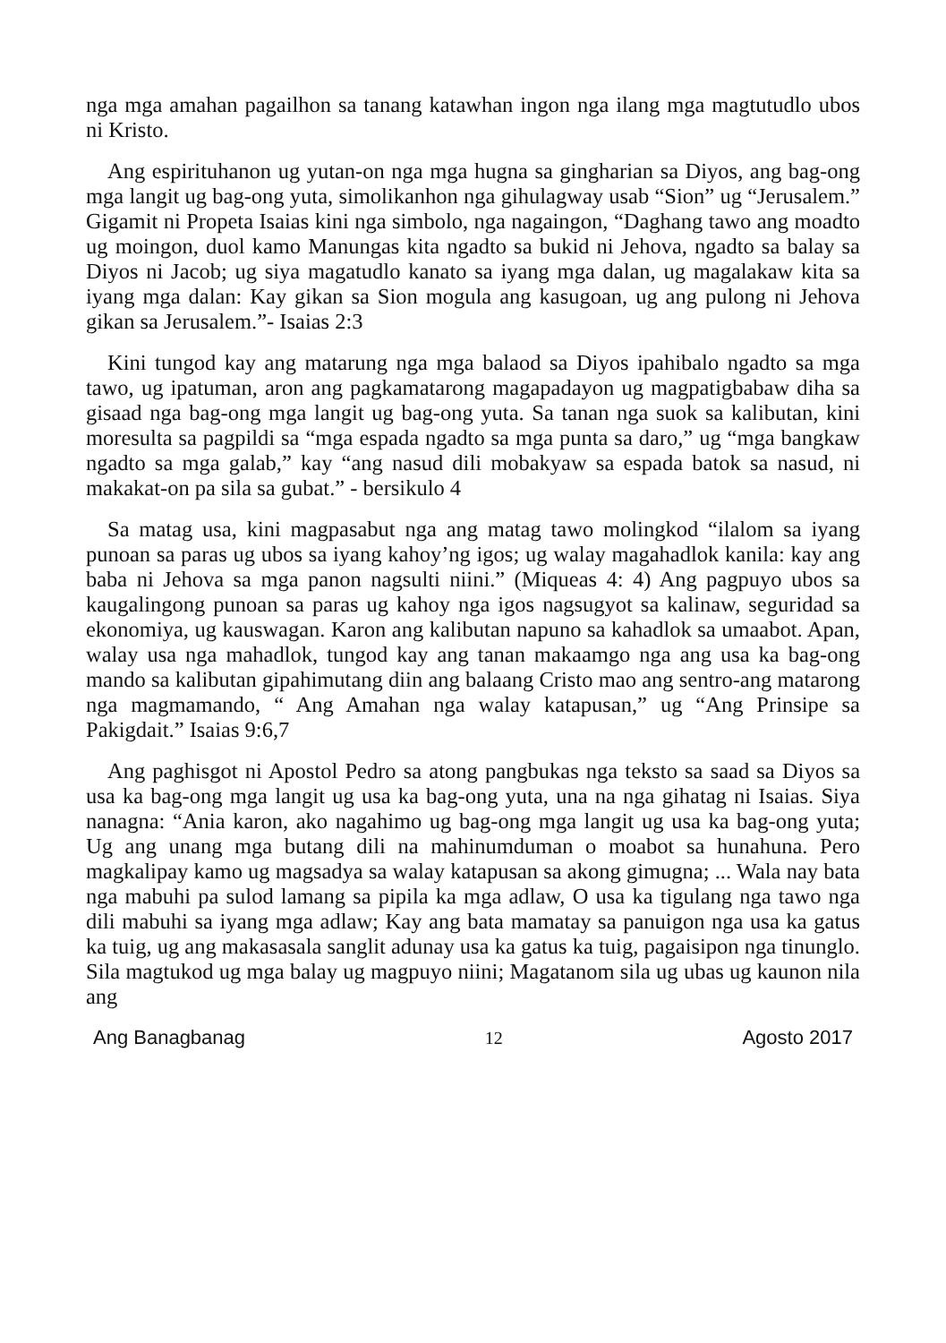nga mga amahan pagailhon sa tanang katawhan ingon nga ilang mga magtutudlo ubos ni Kristo.
Ang espirituhanon ug yutan-on nga mga hugna sa gingharian sa Diyos, ang bag-ong mga langit ug bag-ong yuta, simolikanhon nga gihulagway usab “Sion” ug “Jerusalem.” Gigamit ni Propeta Isaias kini nga simbolo, nga nagaingon, “Daghang tawo ang moadto ug moingon, duol kamo Manungas kita ngadto sa bukid ni Jehova, ngadto sa balay sa Diyos ni Jacob; ug siya magatudlo kanato sa iyang mga dalan, ug magalakaw kita sa iyang mga dalan: Kay gikan sa Sion mogula ang kasugoan, ug ang pulong ni Jehova gikan sa Jerusalem.”- Isaias 2:3
Kini tungod kay ang matarung nga mga balaod sa Diyos ipahibalo ngadto sa mga tawo, ug ipatuman, aron ang pagkamatarong magapadayon ug magpatigbabaw diha sa gisaad nga bag-ong mga langit ug bag-ong yuta. Sa tanan nga suok sa kalibutan, kini moresulta sa pagpildi sa “mga espada ngadto sa mga punta sa daro,” ug “mga bangkaw ngadto sa mga galab,” kay “ang nasud dili mobakyaw sa espada batok sa nasud, ni makakat-on pa sila sa gubat.” - bersikulo 4
Sa matag usa, kini magpasabut nga ang matag tawo molingkod “ilalom sa iyang punoan sa paras ug ubos sa iyang kahoy’ng igos; ug walay magahadlok kanila: kay ang baba ni Jehova sa mga panon nagsulti niini.” (Miqueas 4: 4) Ang pagpuyo ubos sa kaugalingong punoan sa paras ug kahoy nga igos nagsugyot sa kalinaw, seguridad sa ekonomiya, ug kauswagan. Karon ang kalibutan napuno sa kahadlok sa umaabot. Apan, walay usa nga mahadlok, tungod kay ang tanan makaamgo nga ang usa ka bag-ong mando sa kalibutan gipahimutang diin ang balaang Cristo mao ang sentro-ang matarong nga magmamando, “ Ang Amahan nga walay katapusan,” ug “Ang Prinsipe sa Pakigdait.” Isaias 9:6,7
Ang paghisgot ni Apostol Pedro sa atong pangbukas nga teksto sa saad sa Diyos sa usa ka bag-ong mga langit ug usa ka bag-ong yuta, una na nga gihatag ni Isaias. Siya nanagna: “Ania karon, ako nagahimo ug bag-ong mga langit ug usa ka bag-ong yuta; Ug ang unang mga butang dili na mahinumduman o moabot sa hunahuna. Pero magkalipay kamo ug magsadya sa walay katapusan sa akong gimugna; ... Wala nay bata nga mabuhi pa sulod lamang sa pipila ka mga adlaw, O usa ka tigulang nga tawo nga dili mabuhi sa iyang mga adlaw; Kay ang bata mamatay sa panuigon nga usa ka gatus ka tuig, ug ang makasasala sanglit adunay usa ka gatus ka tuig, pagaisipon nga tinunglo. Sila magtukod ug mga balay ug magpuyo niini; Magatanom sila ug ubas ug kaunon nila ang
Ang Banagbanag 12 Agosto 2017